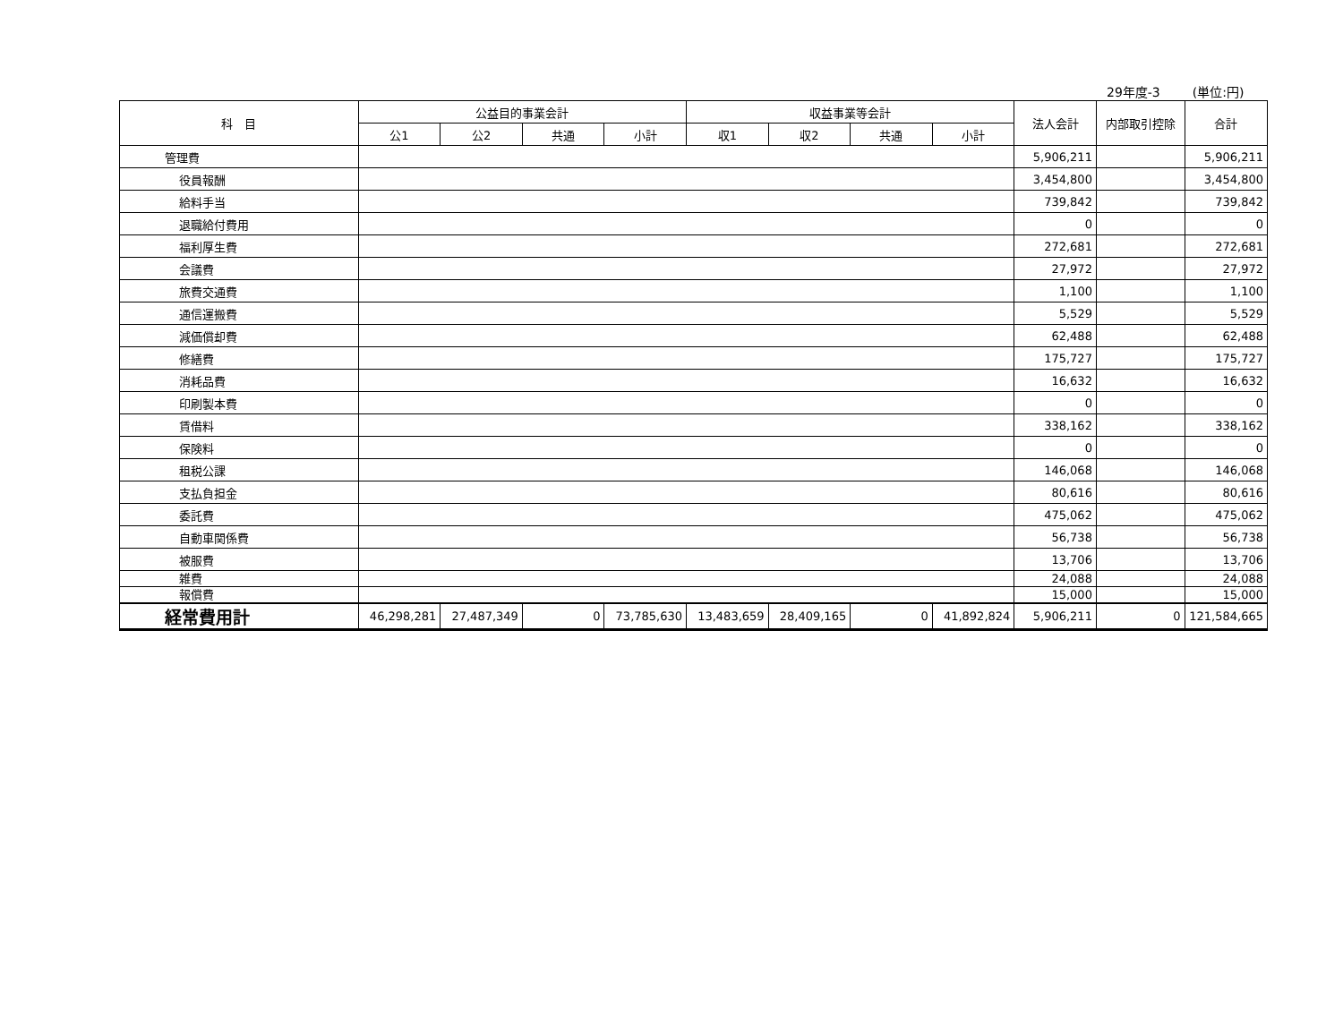29年度-3 (単位:円)
| 科 目 | 公益目的事業会計 | | | | 収益事業等会計 | | | | 法人会計 | 内部取引控除 | 合計 |
| --- | --- | --- | --- | --- | --- | --- | --- | --- | --- | --- | --- |
| | 公1 | 公2 | 共通 | 小計 | 収1 | 収2 | 共通 | 小計 | | | |
| 管理費 | | | | | | | | | 5,906,211 | | 5,906,211 |
| 役員報酬 | | | | | | | | | 3,454,800 | | 3,454,800 |
| 給料手当 | | | | | | | | | 739,842 | | 739,842 |
| 退職給付費用 | | | | | | | | | 0 | | 0 |
| 福利厚生費 | | | | | | | | | 272,681 | | 272,681 |
| 会議費 | | | | | | | | | 27,972 | | 27,972 |
| 旅費交通費 | | | | | | | | | 1,100 | | 1,100 |
| 通信運搬費 | | | | | | | | | 5,529 | | 5,529 |
| 減価償却費 | | | | | | | | | 62,488 | | 62,488 |
| 修繕費 | | | | | | | | | 175,727 | | 175,727 |
| 消耗品費 | | | | | | | | | 16,632 | | 16,632 |
| 印刷製本費 | | | | | | | | | 0 | | 0 |
| 賃借料 | | | | | | | | | 338,162 | | 338,162 |
| 保険料 | | | | | | | | | 0 | | 0 |
| 租税公課 | | | | | | | | | 146,068 | | 146,068 |
| 支払負担金 | | | | | | | | | 80,616 | | 80,616 |
| 委託費 | | | | | | | | | 475,062 | | 475,062 |
| 自動車関係費 | | | | | | | | | 56,738 | | 56,738 |
| 被服費 | | | | | | | | | 13,706 | | 13,706 |
| 雑費 | | | | | | | | | 24,088 | | 24,088 |
| 報償費 | | | | | | | | | 15,000 | | 15,000 |
| 経常費用計 | 46,298,281 | 27,487,349 | 0 | 73,785,630 | 13,483,659 | 28,409,165 | 0 | 41,892,824 | 5,906,211 | 0 | 121,584,665 |